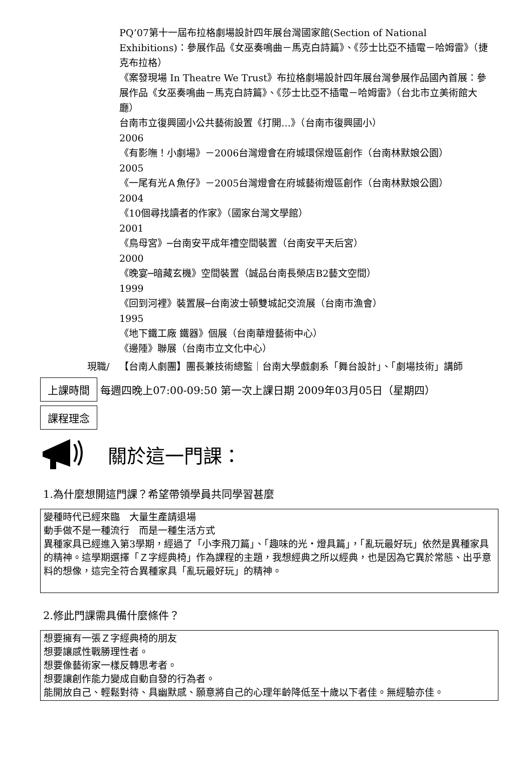PQ’07第十一屆布拉格劇場設計四年展台灣國家館(Section of National Exhibitions)：參展作品《女巫奏鳴曲－馬克白詩篇》、《莎士比亞不插電－哈姆雷》（捷克布拉格）
《案發現場 In Theatre We Trust》布拉格劇場設計四年展台灣參展作品國內首展：參展作品《女巫奏鳴曲－馬克白詩篇》、《莎士比亞不插電－哈姆雷》（台北市立美術館大廳）
台南市立復興國小公共藝術設置《打開…》（台南市復興國小）
2006
《有影嘸！小劇場》－2006台灣燈會在府城環保燈區創作（台南林默娘公園）
2005
《一尾有光Ａ魚仔》－2005台灣燈會在府城藝術燈區創作（台南林默娘公園）
2004
《10個尋找讀者的作家》（國家台灣文學館）
2001
《鳥母宮》─台南安平成年禮空間裝置（台南安平天后宮）
2000
《晚宴─暗藏玄機》空間裝置（誠品台南長榮店B2藝文空間）
1999
《回到河裡》裝置展─台南波士頓雙城記交流展（台南市漁會）
1995
《地下鐵工廠 鐵器》個展（台南華燈藝術中心）
《邊陲》聯展（台南市立文化中心）
現職/ 【台南人劇團】團長兼技術總監｜台南大學戲劇系「舞台設計」、「劇場技術」講師
上課時間
每週四晚上07:00-09:50 第一次上課日期 2009年03月05日（星期四）
課程理念
關於這一門課：
1.為什麼想開這門課？希望帶領學員共同學習甚麼
變種時代已經來臨　大量生產請退場
動手做不是一種流行　而是一種生活方式
異種家具已經進入第3學期，經過了「小李飛刀篇」、「趣味的光‧燈具篇」，「亂玩最好玩」依然是異種家具的精神。這學期選擇「Ｚ字經典椅」作為課程的主題，我想經典之所以經典，也是因為它異於常態、出乎意料的想像，這完全符合異種家具「亂玩最好玩」的精神。
2.修此門課需具備什麼條件？
想要擁有一張Ｚ字經典椅的朋友
想要讓感性戰勝理性者。
想要像藝術家一樣反轉思考者。
想要讓創作能力變成自動自發的行為者。
能開放自己、輕鬆對待、具幽默感、願意將自己的心理年齡降低至十歲以下者佳。無經驗亦佳。